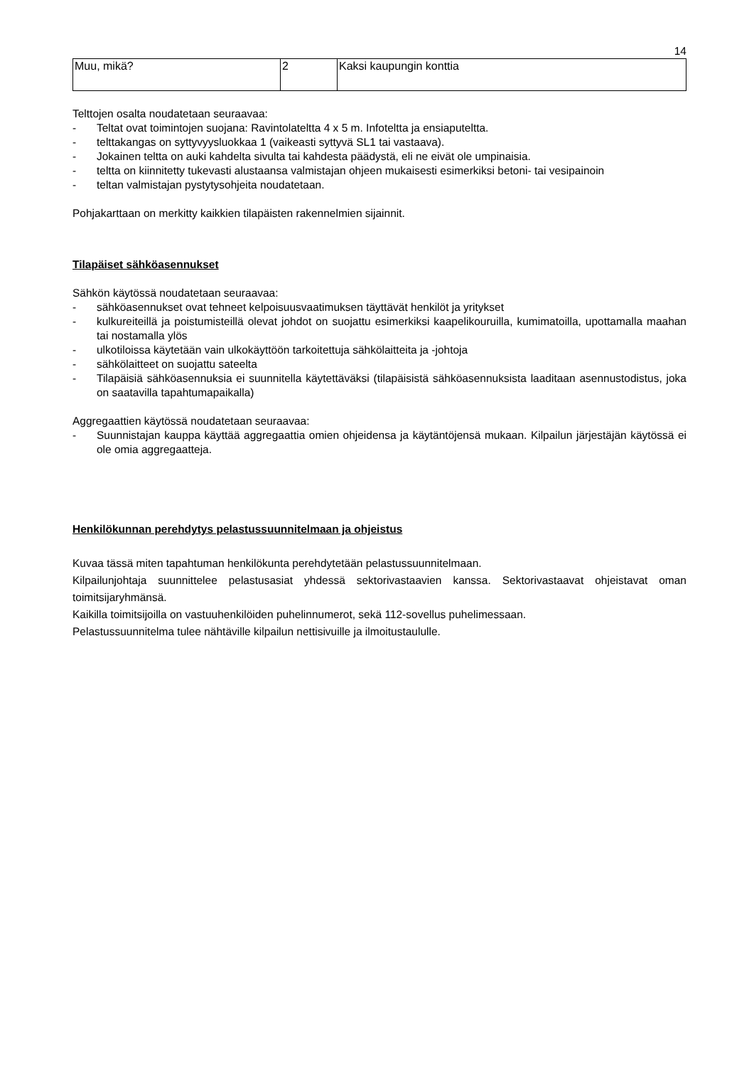14
| Muu, mikä? | 2 | Kaksi kaupungin konttia |
Telttojen osalta noudatetaan seuraavaa:
- Teltat ovat toimintojen suojana: Ravintolateltta 4 x 5 m. Infoteltta ja ensiaputeltta.
- telttakangas on syttyvyysluokkaa 1 (vaikeasti syttyvä SL1 tai vastaava).
- Jokainen teltta on auki kahdelta sivulta tai kahdesta päädystä, eli ne eivät ole umpinaisia.
- teltta on kiinnitetty tukevasti alustaansa valmistajan ohjeen mukaisesti esimerkiksi betoni- tai vesipainoin
- teltan valmistajan pystytysohjeita noudatetaan.
Pohjakarttaan on merkitty kaikkien tilapäisten rakennelmien sijainnit.
Tilapäiset sähköasennukset
Sähkön käytössä noudatetaan seuraavaa:
- sähköasennukset ovat tehneet kelpoisuusvaatimuksen täyttävät henkilöt ja yritykset
- kulkureiteillä ja poistumisteillä olevat johdot on suojattu esimerkiksi kaapelikouruilla, kumimatoilla, upottamalla maahan tai nostamalla ylös
- ulkotiloissa käytetään vain ulkokäyttöön tarkoitettuja sähkölaitteita ja -johtoja
- sähkölaitteet on suojattu sateelta
- Tilapäisiä sähköasennuksia ei suunnitella käytettäväksi (tilapäisistä sähköasennuksista laaditaan asennustodistus, joka on saatavilla tapahtumapaikalla)
Aggregaattien käytössä noudatetaan seuraavaa:
- Suunnistajan kauppa käyttää aggregaattia omien ohjeidensa ja käytäntöjensä mukaan. Kilpailun järjestäjän käytössä ei ole omia aggregaatteja.
Henkilökunnan perehdytys pelastussuunnitelmaan ja ohjeistus
Kuvaa tässä miten tapahtuman henkilökunta perehdytetään pelastussuunnitelmaan.
Kilpailunjohtaja suunnittelee pelastusasiat yhdessä sektorivastaavien kanssa. Sektorivastaavat ohjeistavat oman toimitsijaryhmänsä.
Kaikilla toimitsijoilla on vastuuhenkilöiden puhelinnumerot, sekä 112-sovellus puhelimessaan.
Pelastussuunnitelma tulee nähtäville kilpailun nettisivuille ja ilmoitustaululle.